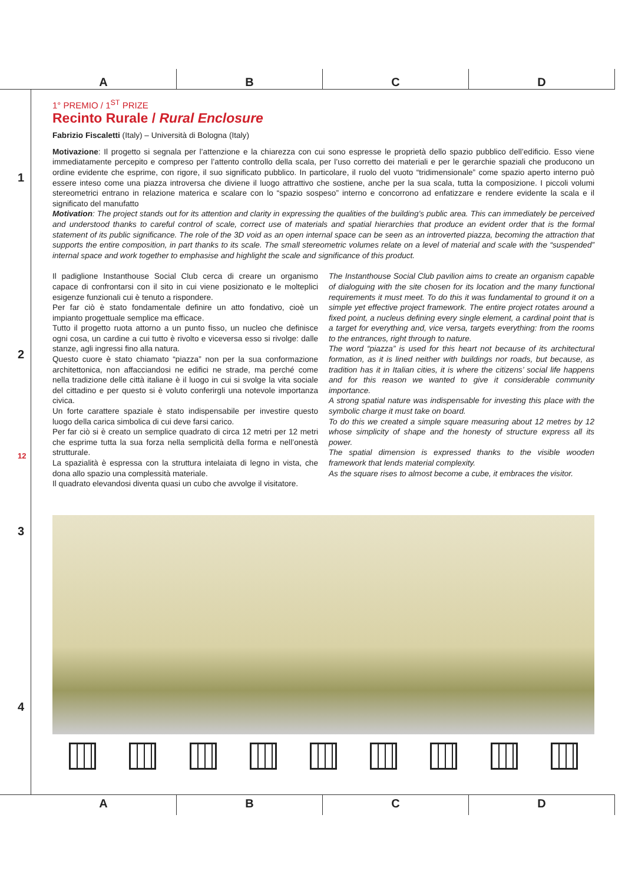A B C D
1
2
12
3
4
1° PREMIO / 1<sup>ST</sup> PRIZE
Recinto Rurale / Rural Enclosure
Fabrizio Fiscaletti (Italy) – Università di Bologna (Italy)
Motivazione: Il progetto si segnala per l’attenzione e la chiarezza con cui sono espresse le proprietà dello spazio pubblico dell’edificio. Esso viene immediatamente percepito e compreso per l’attento controllo della scala, per l’uso corretto dei materiali e per le gerarchie spaziali che producono un ordine evidente che esprime, con rigore, il suo significato pubblico. In particolare, il ruolo del vuoto “tridimensionale” come spazio aperto interno può essere inteso come una piazza introversa che diviene il luogo attrattivo che sostiene, anche per la sua scala, tutta la composizione. I piccoli volumi stereometrici entrano in relazione materica e scalare con lo “spazio sospeso” interno e concorrono ad enfatizzare e rendere evidente la scala e il significato del manufatto
Motivation: The project stands out for its attention and clarity in expressing the qualities of the building’s public area. This can immediately be perceived and understood thanks to careful control of scale, correct use of materials and spatial hierarchies that produce an evident order that is the formal statement of its public significance. The role of the 3D void as an open internal space can be seen as an introverted piazza, becoming the attraction that supports the entire composition, in part thanks to its scale. The small stereometric volumes relate on a level of material and scale with the “suspended” internal space and work together to emphasise and highlight the scale and significance of this product.
Il padiglione Instanthouse Social Club cerca di creare un organismo capace di confrontarsi con il sito in cui viene posizionato e le molteplici esigenze funzionali cui è tenuto a rispondere.
Per far ciò è stato fondamentale definire un atto fondativo, cioè un impianto progettuale semplice ma efficace.
Tutto il progetto ruota attorno a un punto fisso, un nucleo che definisce ogni cosa, un cardine a cui tutto è rivolto e viceversa esso si rivolge: dalle stanze, agli ingressi fino alla natura.
Questo cuore è stato chiamato “piazza” non per la sua conformazione architettonica, non affacciandosi ne edifici ne strade, ma perché come nella tradizione delle città italiane è il luogo in cui si svolge la vita sociale del cittadino e per questo si è voluto conferirgli una notevole importanza civica.
Un forte carattere spaziale è stato indispensabile per investire questo luogo della carica simbolica di cui deve farsi carico.
Per far ciò si è creato un semplice quadrato di circa 12 metri per 12 metri che esprime tutta la sua forza nella semplicità della forma e nell’onestà strutturale.
La spazialità è espressa con la struttura intelaiata di legno in vista, che dona allo spazio una complessità materiale.
Il quadrato elevandosi diventa quasi un cubo che avvolge il visitatore.
The Instanthouse Social Club pavilion aims to create an organism capable of dialoguing with the site chosen for its location and the many functional requirements it must meet. To do this it was fundamental to ground it on a simple yet effective project framework. The entire project rotates around a fixed point, a nucleus defining every single element, a cardinal point that is a target for everything and, vice versa, targets everything: from the rooms to the entrances, right through to nature.
The word “piazza” is used for this heart not because of its architectural formation, as it is lined neither with buildings nor roads, but because, as tradition has it in Italian cities, it is where the citizens’ social life happens and for this reason we wanted to give it considerable community importance.
A strong spatial nature was indispensable for investing this place with the symbolic charge it must take on board.
To do this we created a simple square measuring about 12 metres by 12 whose simplicity of shape and the honesty of structure express all its power.
The spatial dimension is expressed thanks to the visible wooden framework that lends material complexity.
As the square rises to almost become a cube, it embraces the visitor.
A B C D